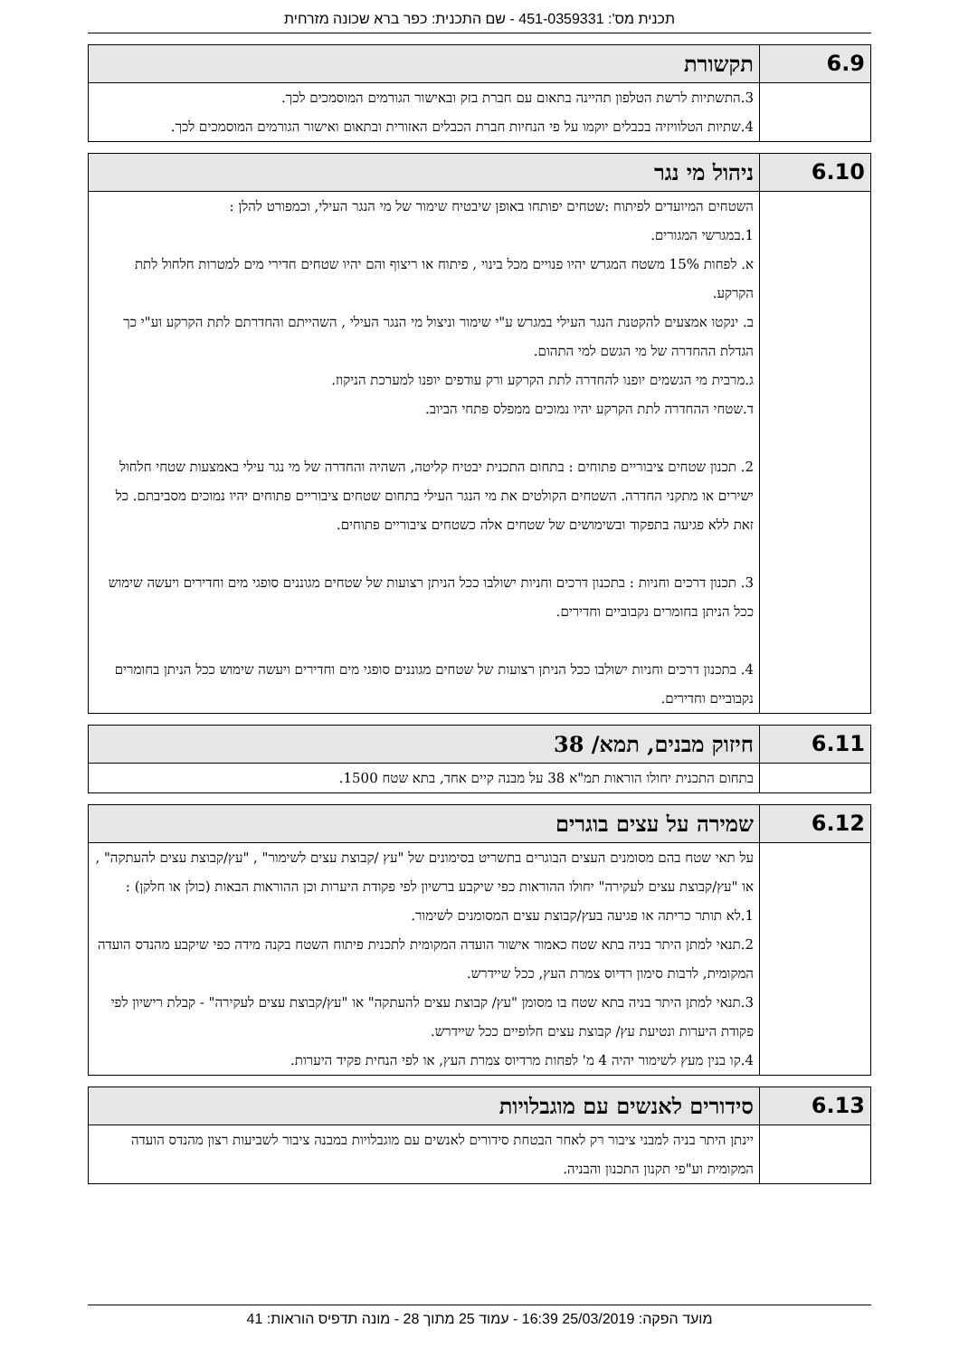תכנית מס': 451-0359331 - שם התכנית: כפר ברא שכונה מזרחית
| 6.9 | תקשורת |
| --- | --- |
| | 3.התשתיות לרשת הטלפון תהיינה בתאום עם חברת בזק ובאישור הגורמים המוסמכים לכך. 4.שתיות הטלוויזיה בכבלים יוקמו על פי הנחיות חברת הכבלים האזורית ובתאום ואישור הגורמים המוסמכים לכך. |
| 6.10 | ניהול מי נגר |
| --- | --- |
| | השטחים המיועדים לפיתוח :שטחים יפותחו באופן שיבטיח שימור של מי הנגר העילי, וכמפורט להלן : 1.במגרשי המגורים. א. לפחות 15% משטח המגרש יהיו פנויים מכל בינוי , פיתוח או ריצוף והם יהיו שטחים חדירי מים למטרות חלחול לתת הקרקע. ב. ינקטו אמצעים להקטנת הנגר העילי במגרש ע"י שימור וניצול מי הנגר העילי , השהייתם והחדרתם לתת הקרקע וע"י כך הגדלת ההחדרה של מי הגשם למי התהום. ג.מרבית מי הגשמים יופנו להחדרה לתת הקרקע ורק עודפים יופנו למערכת הניקוז. ד.שטחי ההחדרה לתת הקרקע יהיו נמוכים ממפלס פתחי הביוב. 2. תכנון שטחים ציבוריים פתוחים : בתחום התכנית יבטיח קליטה, השהיה והחדרה של מי נגר עילי באמצעות שטחי חלחול ישירים או מתקני החדרה. השטחים הקולטים את מי הנגר העילי בתחום שטחים ציבוריים פתוחים יהיו נמוכים מסביבתם. כל זאת ללא פגיעה בתפקוד ובשימושים של שטחים אלה כשטחים ציבוריים פתוחים. 3. תכנון דרכים וחניות : בתכנון דרכים וחניות ישולבו ככל הניתן רצועות של שטחים מגוננים סופגי מים וחדירים ויעשה שימוש ככל הניתן בחומרים נקבוביים וחדירים. 4. בתכנון דרכים וחניות ישולבו ככל הניתן רצועות של שטחים מגוננים סופגי מים וחדירים ויעשה שימוש ככל הניתן בחומרים נקבוביים וחדירים. |
| 6.11 | חיזוק מבנים, תמא/ 38 |
| --- | --- |
| | בתחום התכנית יחולו הוראות תמ"א 38 על מבנה קיים אחד, בתא שטח 1500. |
| 6.12 | שמירה על עצים בוגרים |
| --- | --- |
| | על תאי שטח בהם מסומנים העצים הבוגרים בתשריט בסימונים של "עץ /קבוצת עצים לשימור" , "עץ/קבוצת עצים להעתקה" , או "עץ/קבוצת עצים לעקירה" יחולו ההוראות כפי שיקבע ברשיון לפי פקודת היערות וכן ההוראות הבאות (כולן או חלקן) : 1.לא תותר כריתה או פגיעה בעץ/קבוצת עצים המסומנים לשימור. 2.תנאי למתן היתר בניה בתא שטח כאמור אישור הועדה המקומית לתכנית פיתוח השטח בקנה מידה כפי שיקבע מהנדס הועדה המקומית, לרבות סימון רדיוס צמרת העץ, ככל שיידרש. 3.תנאי למתן היתר בניה בתא שטח בו מסומן "עץ/ קבוצת עצים להעתקה" או "עץ/קבוצת עצים לעקירה" - קבלת רישיון לפי פקודת היערות ונטיעת עץ/ קבוצת עצים חלופיים ככל שיידרש. 4.קו בנין מעץ לשימור יהיה 4 מ' לפחות מרדיוס צמרת העץ, או לפי הנחית פקיד היערות. |
| 6.13 | סידורים לאנשים עם מוגבלויות |
| --- | --- |
| | יינתן היתר בניה למבני ציבור רק לאחר הבטחת סידורים לאנשים עם מוגבלויות במבנה ציבור לשביעות רצון מהנדס הועדה המקומית וע"פי תקנון התכנון והבניה. |
מועד הפקה: 25/03/2019 16:39 - עמוד 25 מתוך 28 - מונה תדפיס הוראות: 41